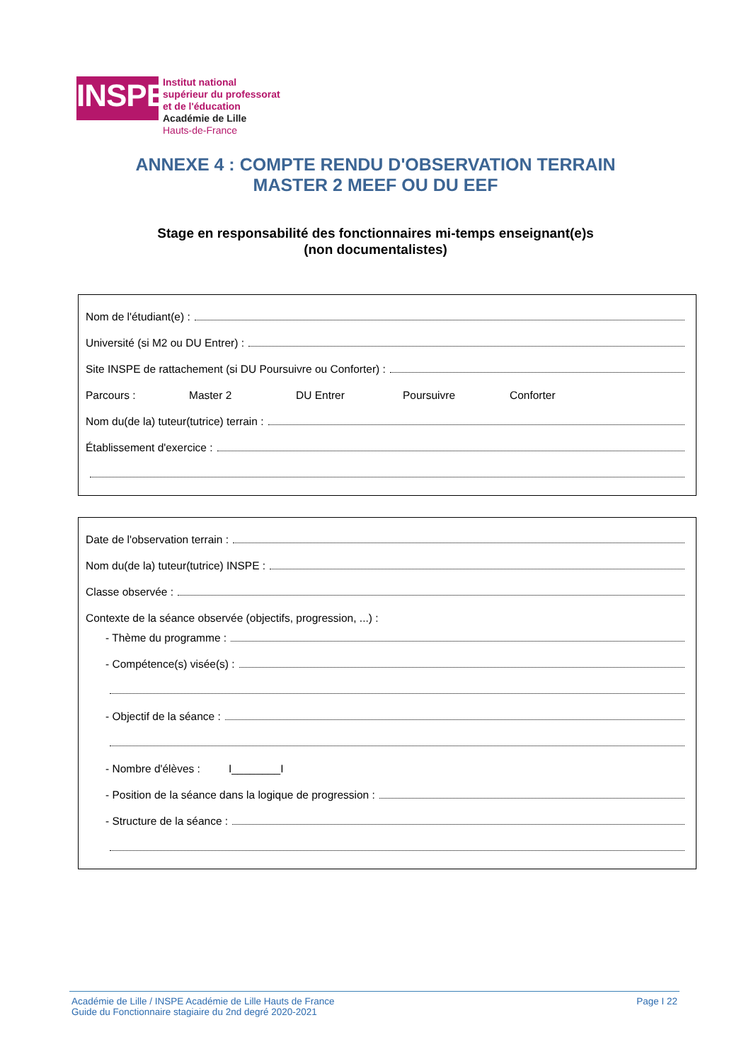INSPE
Institut national
supérieur du professorat
et de l'éducation
Académie de Lille
Hauts-de-France
ANNEXE 4 : COMPTE RENDU D'OBSERVATION TERRAIN
MASTER 2 MEEF OU DU EEF
Stage en responsabilité des fonctionnaires mi-temps enseignant(e)s
(non documentalistes)
Nom de l'étudiant(e) :
Université (si M2 ou DU Entrer) :
Site INSPE de rattachement (si DU Poursuivre ou Conforter) :
Parcours : Master 2 DU Entrer Poursuivre Conforter
Nom du(de la) tuteur(tutrice) terrain :
Établissement d'exercice :
Date de l'observation terrain :
Nom du(de la) tuteur(tutrice) INSPE :
Classe observée :
Contexte de la séance observée (objectifs, progression, ...) :
- Thème du programme :
- Compétence(s) visée(s) :
- Objectif de la séance :
- Nombre d'élèves : I________I
- Position de la séance dans la logique de progression :
- Structure de la séance :
Académie de Lille / INSPE Académie de Lille Hauts de France
Guide du Fonctionnaire stagiaire du 2nd degré 2020-2021
Page I 22